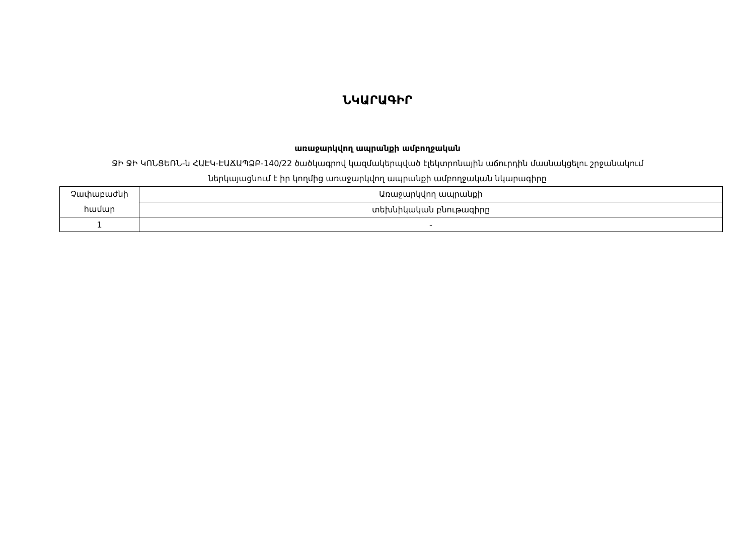ՆԿԱՐԱԳԻՐ
առաջարկվող ապրանքի ամբողջական
ՋԻ ՋԻ ԿՈՆՑԵՌՆ-ն ՀԱԷԿ-ԷԱՃԱՊՁԲ-140/22 ծածկագրով կազմակերպված էլեկտրոնային աճուրդին մասնակցելու շրջանակում
ներկայացնում է իր կողմից առաջարկվող ապրանքի ամբողջական նկարագիրը
| Չափաբաժնի համար | Առաջարկվող ապրանքի |
| | տեխնիկական բնութագիրը |
| 1 | - |